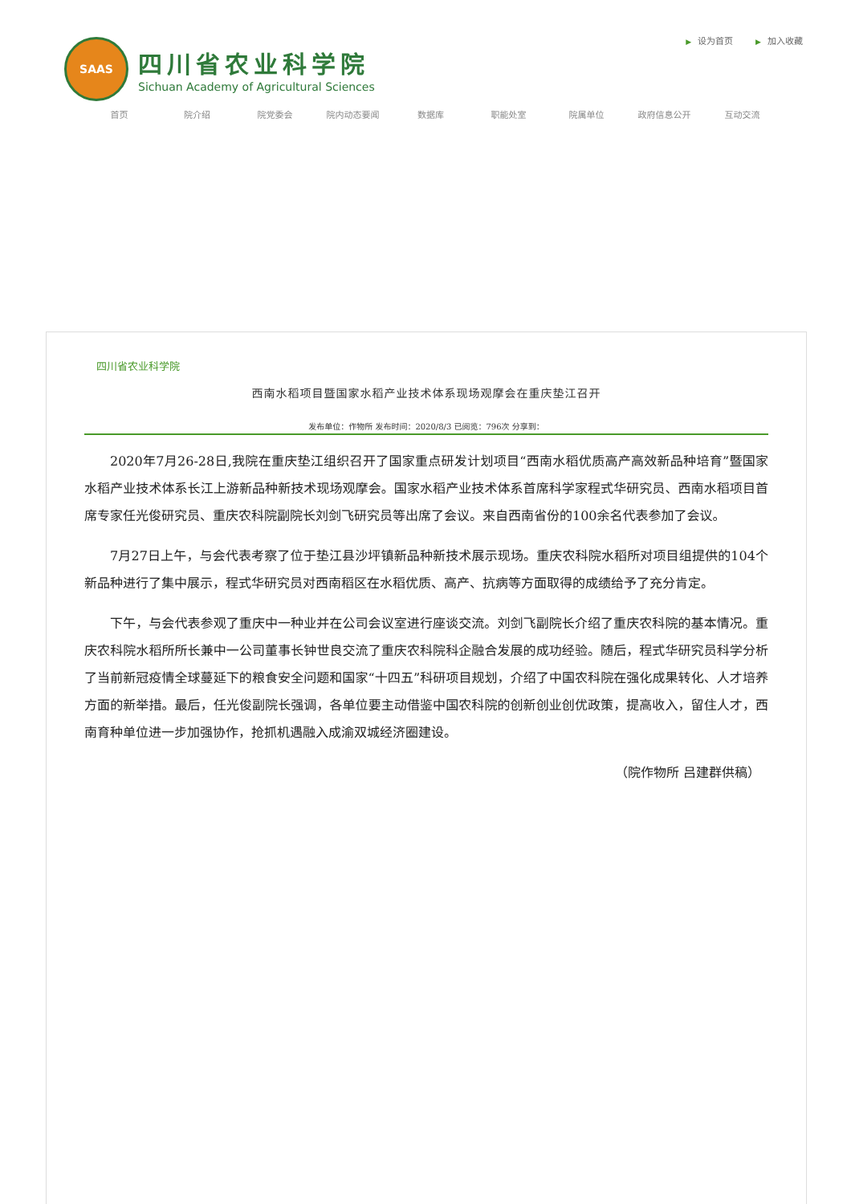▶ 设为首页 ▶ 加入收藏
SAAS
四川省农业科学院
Sichuan Academy of Agricultural Sciences
首页 院介绍 院党委会 院内动态要闻 数据库 职能处室 院属单位 政府信息公开 互动交流
四川省农业科学院
西南水稻项目暨国家水稻产业技术体系现场观摩会在重庆垫江召开
发布单位：作物所 发布时间：2020/8/3 已阅览：796次 分享到：
2020年7月26-28日,我院在重庆垫江组织召开了国家重点研发计划项目“西南水稻优质高产高效新品种培育”暨国家水稻产业技术体系长江上游新品种新技术现场观摩会。国家水稻产业技术体系首席科学家程式华研究员、西南水稻项目首席专家任光俊研究员、重庆农科院副院长刘剑飞研究员等出席了会议。来自西南省份的100余名代表参加了会议。
7月27日上午，与会代表考察了位于垫江县沙坪镇新品种新技术展示现场。重庆农科院水稻所对项目组提供的104个新品种进行了集中展示，程式华研究员对西南稻区在水稻优质、高产、抗病等方面取得的成绩给予了充分肯定。
下午，与会代表参观了重庆中一种业并在公司会议室进行座谈交流。刘剑飞副院长介绍了重庆农科院的基本情况。重庆农科院水稻所所长兼中一公司董事长钟世良交流了重庆农科院科企融合发展的成功经验。随后，程式华研究员科学分析了当前新冠疫情全球蔓延下的粮食安全问题和国家“十四五”科研项目规划，介绍了中国农科院在强化成果转化、人才培养方面的新举措。最后，任光俊副院长强调，各单位要主动借鉴中国农科院的创新创业创优政策，提高收入，留住人才，西南育种单位进一步加强协作，抢抓机遇融入成渝双城经济圈建设。
（院作物所 吕建群供稿）